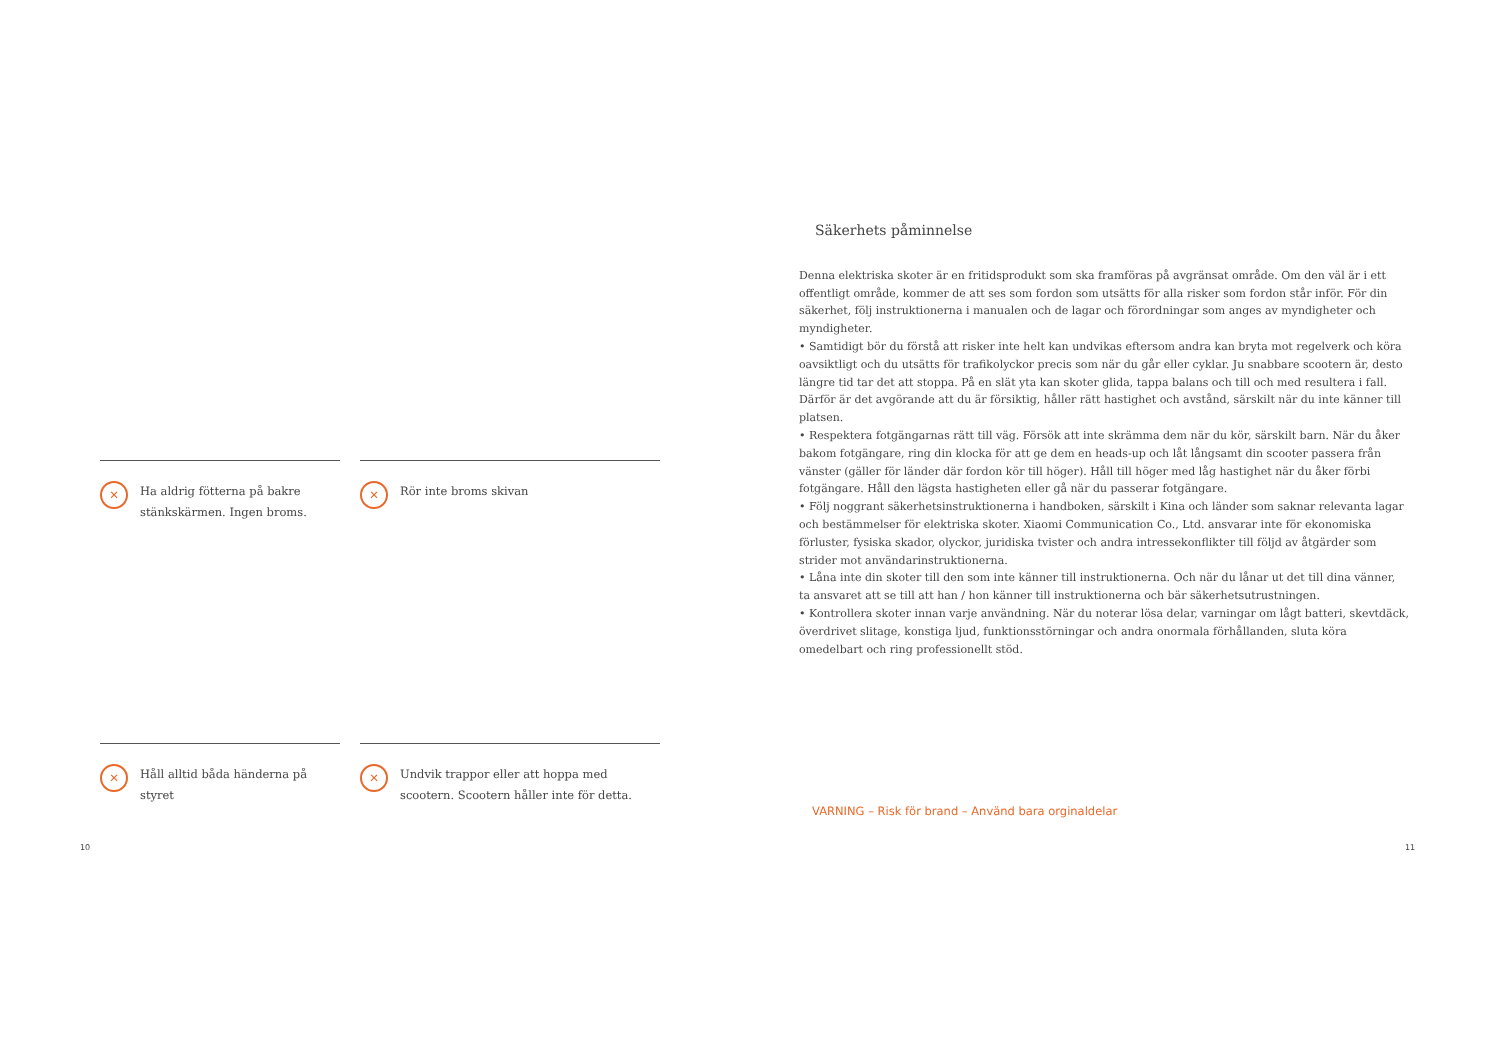✕ Ha aldrig fötterna på bakre stänkskärmen. Ingen broms.
✕ Rör inte broms skivan
✕ Håll alltid båda händerna på styret
✕ Undvik trappor eller att hoppa med scootern. Scootern håller inte för detta.
Säkerhets påminnelse
Denna elektriska skoter är en fritidsprodukt som ska framföras på avgränsat område. Om den väl är i ett offentligt område, kommer de att ses som fordon som utsätts för alla risker som fordon står inför. För din säkerhet, följ instruktionerna i manualen och de lagar och förordningar som anges av myndigheter och myndigheter.
• Samtidigt bör du förstå att risker inte helt kan undvikas eftersom andra kan bryta mot regelverk och köra oavsiktligt och du utsätts för trafikolyckor precis som när du går eller cyklar. Ju snabbare scootern är, desto längre tid tar det att stoppa. På en slät yta kan skoter glida, tappa balans och till och med resultera i fall. Därför är det avgörande att du är försiktig, håller rätt hastighet och avstånd, särskilt när du inte känner till platsen.
• Respektera fotgängarnas rätt till väg. Försök att inte skrämma dem när du kör, särskilt barn. När du åker bakom fotgängare, ring din klocka för att ge dem en heads-up och låt långsamt din scooter passera från vänster (gäller för länder där fordon kör till höger). Håll till höger med låg hastighet när du åker förbi fotgängare. Håll den lägsta hastigheten eller gå när du passerar fotgängare.
• Följ noggrant säkerhetsinstruktionerna i handboken, särskilt i Kina och länder som saknar relevanta lagar och bestämmelser för elektriska skoter. Xiaomi Communication Co., Ltd. ansvarar inte för ekonomiska förluster, fysiska skador, olyckor, juridiska tvister och andra intressekonflikter till följd av åtgärder som strider mot användarinstruktionerna.
• Låna inte din skoter till den som inte känner till instruktionerna. Och när du lånar ut det till dina vänner, ta ansvaret att se till att han / hon känner till instruktionerna och bär säkerhetsutrustningen.
• Kontrollera skoter innan varje användning. När du noterar lösa delar, varningar om lågt batteri, skevtdäck, överdrivet slitage, konstiga ljud, funktionsstörningar och andra onormala förhållanden, sluta köra omedelbart och ring professionellt stöd.
VARNING – Risk för brand – Använd bara orginaldelar
10 11